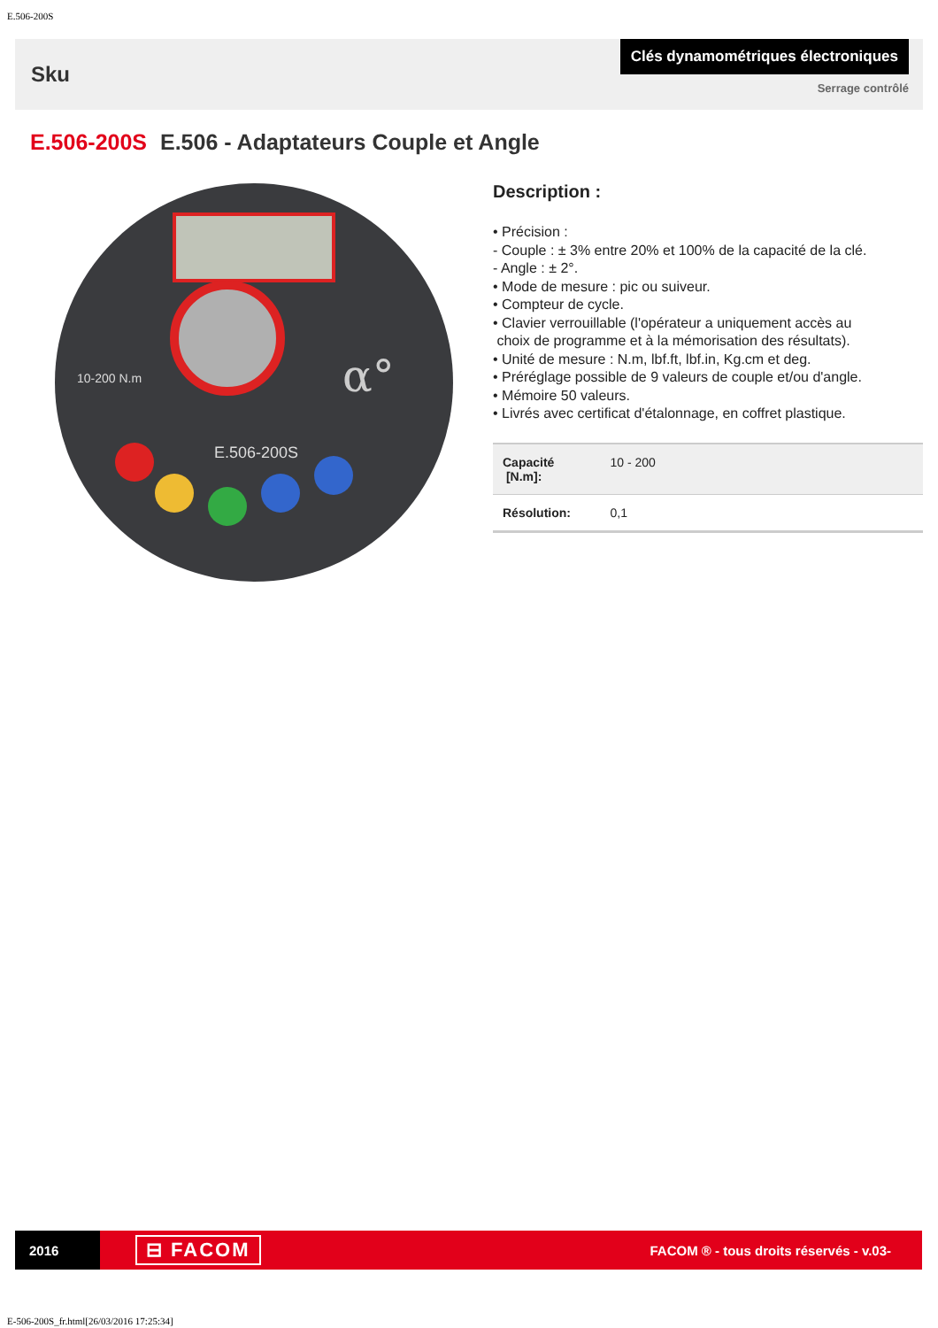E.506-200S
Sku
Clés dynamométriques électroniques
Serrage contrôlé
E.506-200S E.506 - Adaptateurs Couple et Angle
α°
10-200 N.m
E.506-200S
Description :
• Précision :
- Couple : ± 3% entre 20% et 100% de la capacité de la clé.
- Angle : ± 2°.
• Mode de mesure : pic ou suiveur.
• Compteur de cycle.
• Clavier verrouillable (l'opérateur a uniquement accès au
choix de programme et à la mémorisation des résultats).
• Unité de mesure : N.m, lbf.ft, lbf.in, Kg.cm et deg.
• Préréglage possible de 9 valeurs de couple et/ou d'angle.
• Mémoire 50 valeurs.
• Livrés avec certificat d'étalonnage, en coffret plastique.
| Capacité [N.m]: | 10 - 200 |
| Résolution: | 0,1 |
2016
⊟ FACOM
FACOM ® - tous droits réservés - v.03-
E-506-200S_fr.html[26/03/2016 17:25:34]